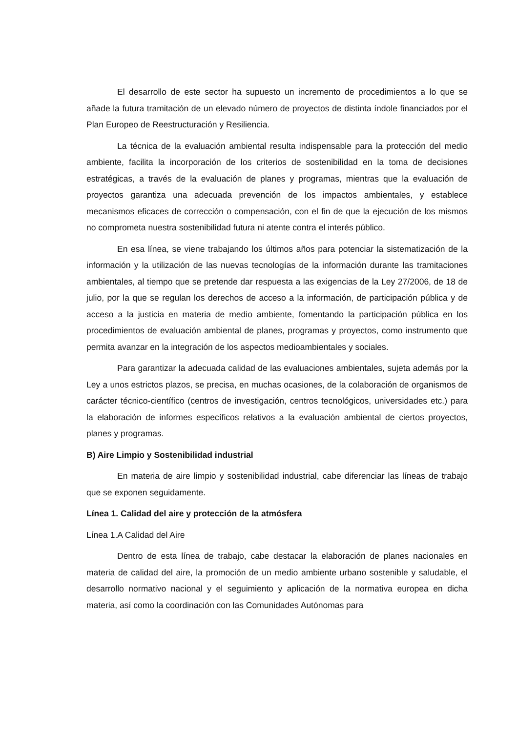El desarrollo de este sector ha supuesto un incremento de procedimientos a lo que se añade la futura tramitación de un elevado número de proyectos de distinta índole financiados por el Plan Europeo de Reestructuración y Resiliencia.
La técnica de la evaluación ambiental resulta indispensable para la protección del medio ambiente, facilita la incorporación de los criterios de sostenibilidad en la toma de decisiones estratégicas, a través de la evaluación de planes y programas, mientras que la evaluación de proyectos garantiza una adecuada prevención de los impactos ambientales, y establece mecanismos eficaces de corrección o compensación, con el fin de que la ejecución de los mismos no comprometa nuestra sostenibilidad futura ni atente contra el interés público.
En esa línea, se viene trabajando los últimos años para potenciar la sistematización de la información y la utilización de las nuevas tecnologías de la información durante las tramitaciones ambientales, al tiempo que se pretende dar respuesta a las exigencias de la Ley 27/2006, de 18 de julio, por la que se regulan los derechos de acceso a la información, de participación pública y de acceso a la justicia en materia de medio ambiente, fomentando la participación pública en los procedimientos de evaluación ambiental de planes, programas y proyectos, como instrumento que permita avanzar en la integración de los aspectos medioambientales y sociales.
Para garantizar la adecuada calidad de las evaluaciones ambientales, sujeta además por la Ley a unos estrictos plazos, se precisa, en muchas ocasiones, de la colaboración de organismos de carácter técnico-científico (centros de investigación, centros tecnológicos, universidades etc.) para la elaboración de informes específicos relativos a la evaluación ambiental de ciertos proyectos, planes y programas.
B) Aire Limpio y Sostenibilidad industrial
En materia de aire limpio y sostenibilidad industrial, cabe diferenciar las líneas de trabajo que se exponen seguidamente.
Línea 1. Calidad del aire y protección de la atmósfera
Línea 1.A Calidad del Aire
Dentro de esta línea de trabajo, cabe destacar la elaboración de planes nacionales en materia de calidad del aire, la promoción de un medio ambiente urbano sostenible y saludable, el desarrollo normativo nacional y el seguimiento y aplicación de la normativa europea en dicha materia, así como la coordinación con las Comunidades Autónomas para